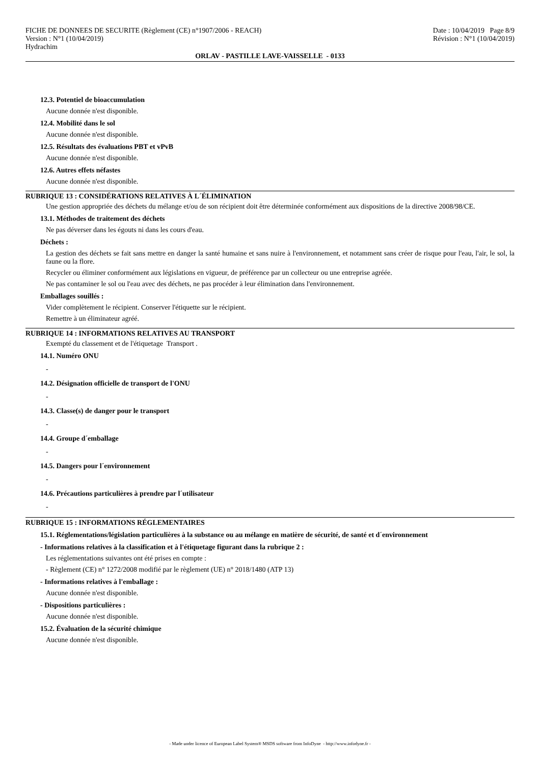FICHE DE DONNEES DE SECURITE (Règlement (CE) n°1907/2006 - REACH) Date : 10/04/2019 Page 8/9
Version : N°1 (10/04/2019) Révision : N°1 (10/04/2019)
Hydrachim
ORLAV - PASTILLE LAVE-VAISSELLE - 0133
12.3. Potentiel de bioaccumulation
Aucune donnée n'est disponible.
12.4. Mobilité dans le sol
Aucune donnée n'est disponible.
12.5. Résultats des évaluations PBT et vPvB
Aucune donnée n'est disponible.
12.6. Autres effets néfastes
Aucune donnée n'est disponible.
RUBRIQUE 13 : CONSIDÉRATIONS RELATIVES À L´ÉLIMINATION
Une gestion appropriée des déchets du mélange et/ou de son récipient doit être déterminée conformément aux dispositions de la directive 2008/98/CE.
13.1. Méthodes de traitement des déchets
Ne pas déverser dans les égouts ni dans les cours d'eau.
Déchets :
La gestion des déchets se fait sans mettre en danger la santé humaine et sans nuire à l'environnement, et notamment sans créer de risque pour l'eau, l'air, le sol, la faune ou la flore.
Recycler ou éliminer conformément aux législations en vigueur, de préférence par un collecteur ou une entreprise agréée.
Ne pas contaminer le sol ou l'eau avec des déchets, ne pas procéder à leur élimination dans l'environnement.
Emballages souillés :
Vider complètement le récipient. Conserver l'étiquette sur le récipient.
Remettre à un éliminateur agréé.
RUBRIQUE 14 : INFORMATIONS RELATIVES AU TRANSPORT
Exempté du classement et de l'étiquetage Transport .
14.1. Numéro ONU
-
14.2. Désignation officielle de transport de l'ONU
-
14.3. Classe(s) de danger pour le transport
-
14.4. Groupe d´emballage
-
14.5. Dangers pour l´environnement
-
14.6. Précautions particulières à prendre par l´utilisateur
-
RUBRIQUE 15 : INFORMATIONS RÉGLEMENTAIRES
15.1. Réglementations/législation particulières à la substance ou au mélange en matière de sécurité, de santé et d´environnement
- Informations relatives à la classification et à l'étiquetage figurant dans la rubrique 2 :
Les réglementations suivantes ont été prises en compte :
- Règlement (CE) n° 1272/2008 modifié par le règlement (UE) n° 2018/1480 (ATP 13)
- Informations relatives à l'emballage :
Aucune donnée n'est disponible.
- Dispositions particulières :
Aucune donnée n'est disponible.
15.2. Évaluation de la sécurité chimique
Aucune donnée n'est disponible.
- Made under licence of European Label System® MSDS software from InfoDyne - http://www.infodyne.fr -